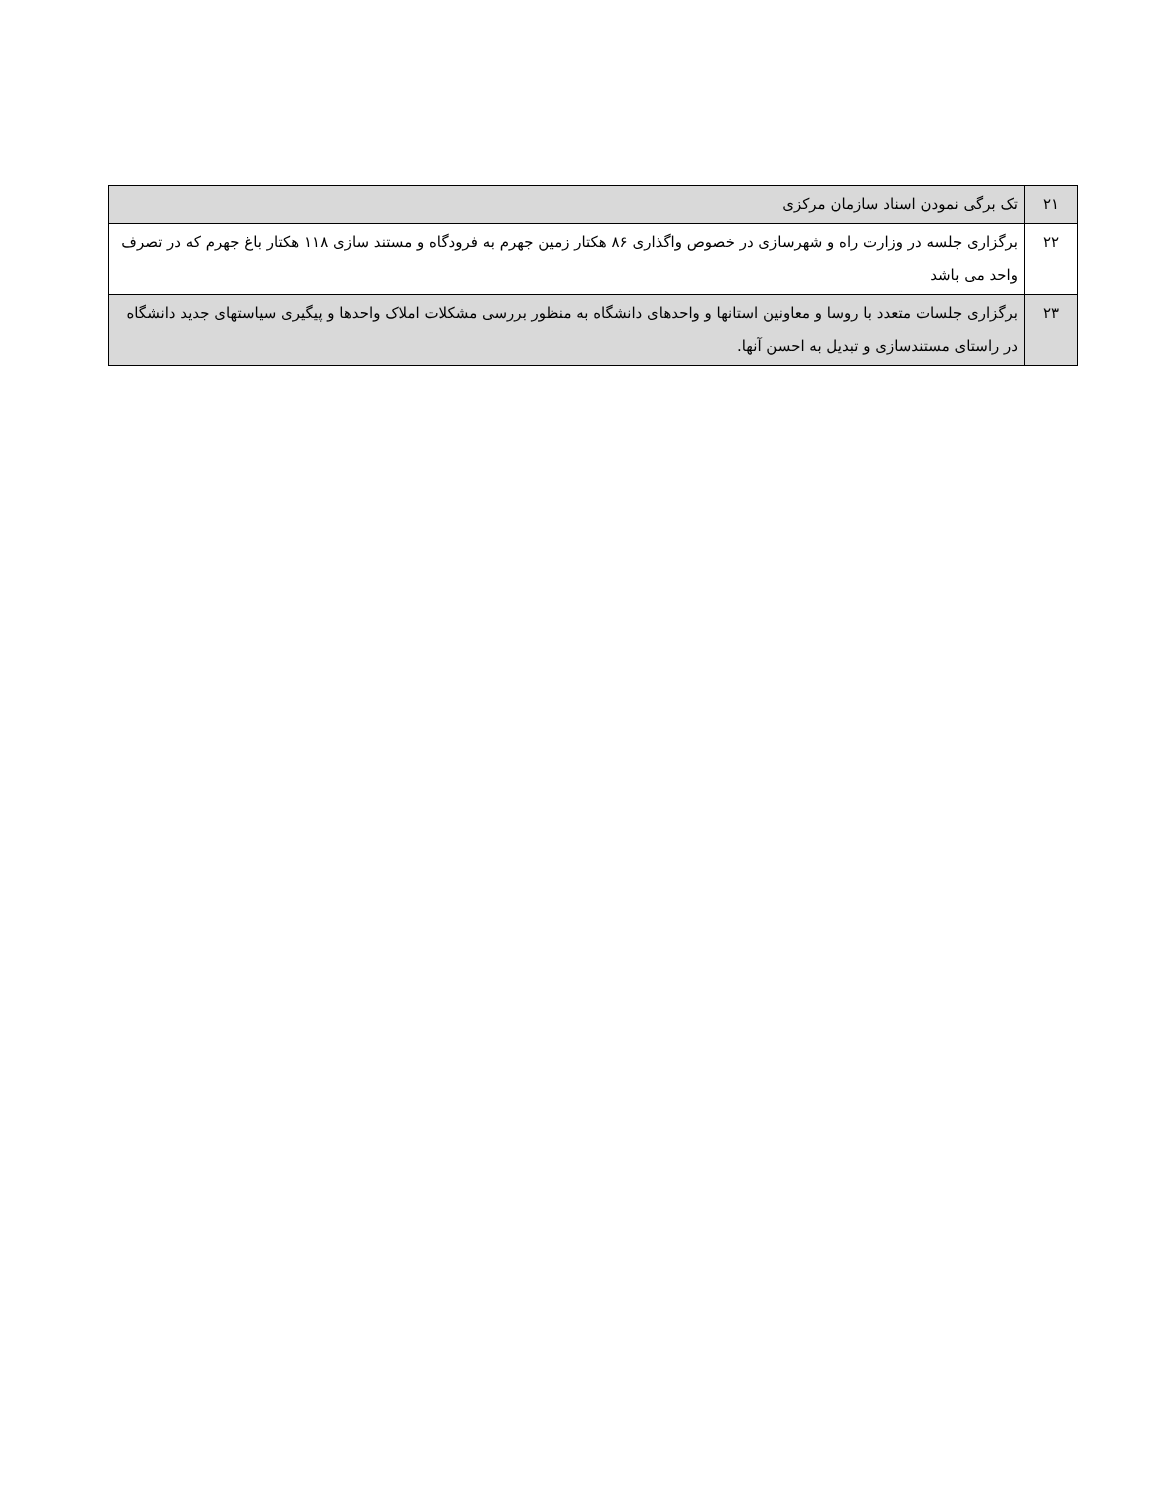| ۲۱ | تک برگی نمودن اسناد سازمان مرکزی |
| ۲۲ | برگزاری جلسه در وزارت راه و شهرسازی در خصوص واگذاری ۸۶ هکتار زمین جهرم به فرودگاه و مستند سازی ۱۱۸ هکتار باغ جهرم که در تصرف واحد می باشد |
| ۲۳ | برگزاری جلسات متعدد با روسا و معاونین استانها و واحدهای دانشگاه به منظور بررسی مشکلات املاک واحدها و پیگیری سیاستهای جدید دانشگاه در راستای مستندسازی و تبدیل به احسن آنها. |